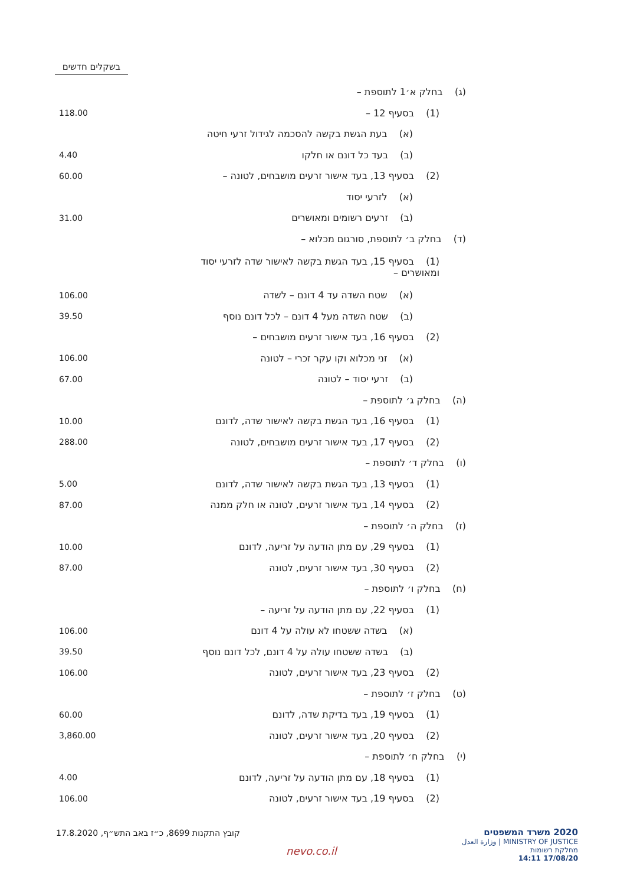בשקלים חדשים
| (ג) בחלק א׳1 לתוספת – | |
| (1) בסעיף 12 – | 118.00 |
| (א) בעת הגשת בקשה להסכמה לגידול זרעי חיטה | |
| (ב) בעד כל דונם או חלקו | 4.40 |
| (2) בסעיף 13, בעד אישור זרעים מושבחים, לטונה – | 60.00 |
| (א) לזרעי יסוד | |
| (ב) זרעים רשומים ומאושרים | 31.00 |
| (ד) בחלק ב׳ לתוספת, סורגום מכלוא – | |
| (1) בסעיף 15, בעד הגשת בקשה לאישור שדה לזרעי יסוד ומאושרים – | |
| (א) שטח השדה עד 4 דונם – לשדה | 106.00 |
| (ב) שטח השדה מעל 4 דונם – לכל דונם נוסף | 39.50 |
| (2) בסעיף 16, בעד אישור זרעים מושבחים – | |
| (א) זני מכלוא וקו עקר זכרי – לטונה | 106.00 |
| (ב) זרעי יסוד – לטונה | 67.00 |
| (ה) בחלק ג׳ לתוספת – | |
| (1) בסעיף 16, בעד הגשת בקשה לאישור שדה, לדונם | 10.00 |
| (2) בסעיף 17, בעד אישור זרעים מושבחים, לטונה | 288.00 |
| (ו) בחלק ד׳ לתוספת – | |
| (1) בסעיף 13, בעד הגשת בקשה לאישור שדה, לדונם | 5.00 |
| (2) בסעיף 14, בעד אישור זרעים, לטונה או חלק ממנה | 87.00 |
| (ז) בחלק ה׳ לתוספת – | |
| (1) בסעיף 29, עם מתן הודעה על זריעה, לדונם | 10.00 |
| (2) בסעיף 30, בעד אישור זרעים, לטונה | 87.00 |
| (ח) בחלק ו׳ לתוספת – | |
| (1) בסעיף 22, עם מתן הודעה על זריעה – | |
| (א) בשדה ששטחו לא עולה על 4 דונם | 106.00 |
| (ב) בשדה ששטחו עולה על 4 דונם, לכל דונם נוסף | 39.50 |
| (2) בסעיף 23, בעד אישור זרעים, לטונה | 106.00 |
| (ט) בחלק ז׳ לתוספת – | |
| (1) בסעיף 19, בעד בדיקת שדה, לדונם | 60.00 |
| (2) בסעיף 20, בעד אישור זרעים, לטונה | 3,860.00 |
| (י) בחלק ח׳ לתוספת – | |
| (1) בסעיף 18, עם מתן הודעה על זריעה, לדונם | 4.00 |
| (2) בסעיף 19, בעד אישור זרעים, לטונה | 106.00 |
קובץ התקנות 8699, כ״ז באב התש״ף, 17.8.2020
nevo.co.il
2020 משרד המשפטים
MINISTRY OF JUSTICE | وزارة العدل
מחלקת רשומות
17/08/20 14:11